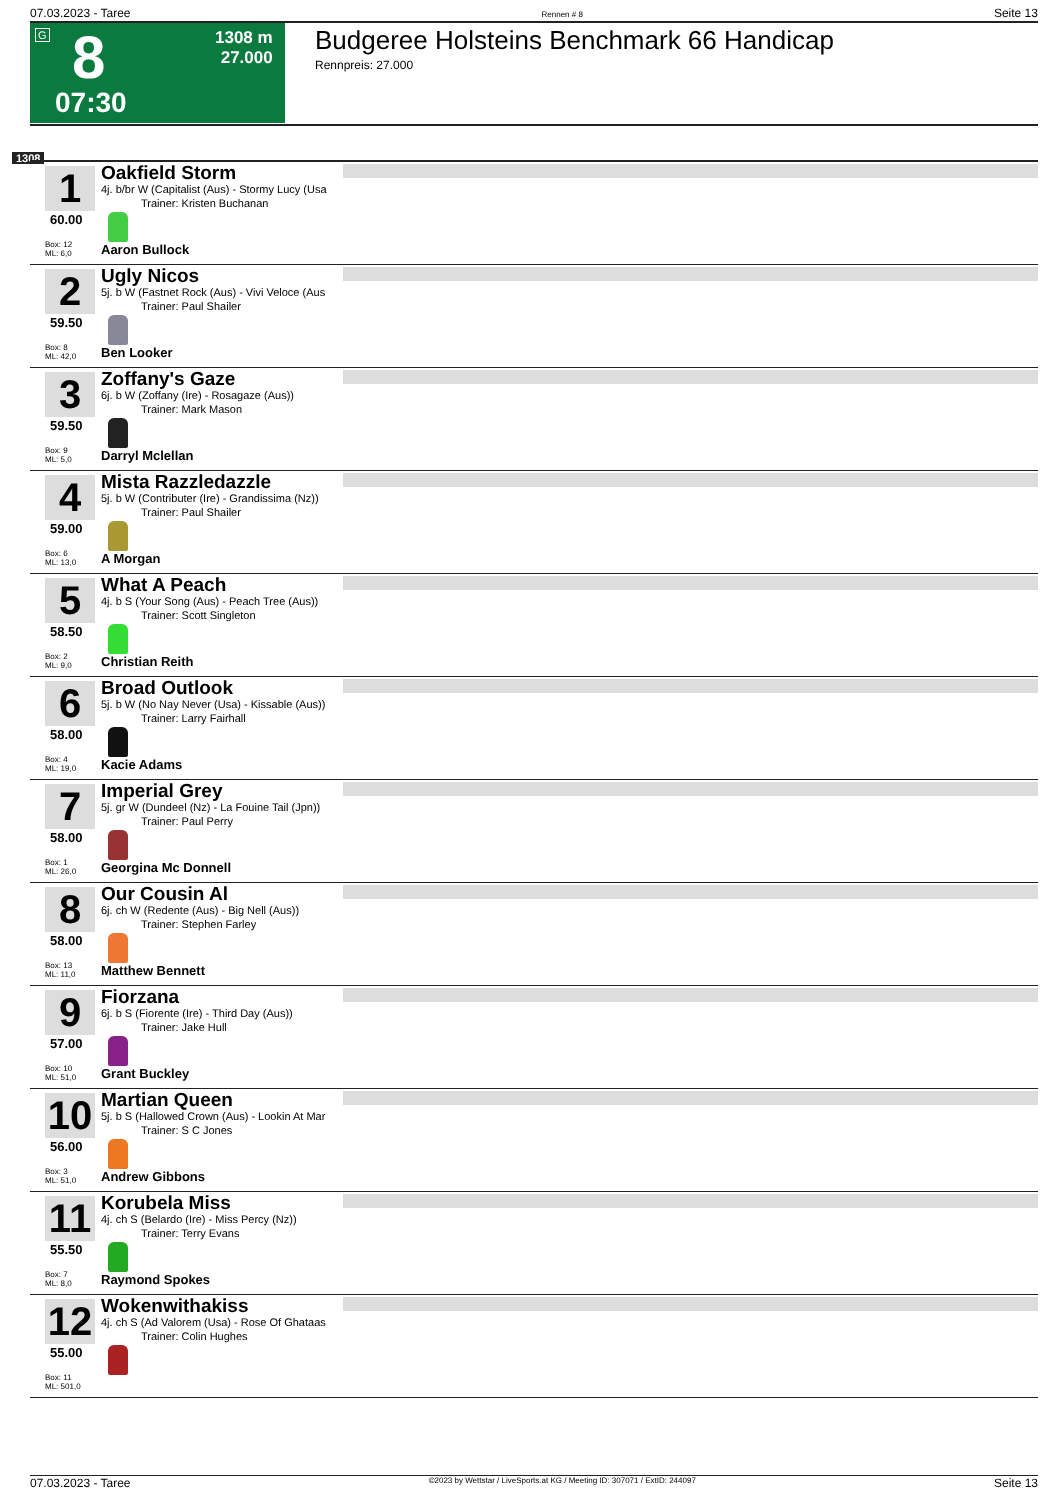07.03.2023 - Taree Rennen # 8 Seite 13
G 8
07:30
1308 m
27.000
Budgeree Holsteins Benchmark 66 Handicap
Rennpreis: 27.000
1308
1
60.00
Box: 12
ML: 6,0
Oakfield Storm
4j. b/br W (Capitalist (Aus) - Stormy Lucy (Usa
Trainer: Kristen Buchanan
Aaron Bullock
2
59.50
Box: 8
ML: 42,0
Ugly Nicos
5j. b W (Fastnet Rock (Aus) - Vivi Veloce (Aus
Trainer: Paul Shailer
Ben Looker
3
59.50
Box: 9
ML: 5,0
Zoffany's Gaze
6j. b W (Zoffany (Ire) - Rosagaze (Aus))
Trainer: Mark Mason
Darryl Mclellan
4
59.00
Box: 6
ML: 13,0
Mista Razzledazzle
5j. b W (Contributer (Ire) - Grandissima (Nz))
Trainer: Paul Shailer
A Morgan
5
58.50
Box: 2
ML: 9,0
What A Peach
4j. b S (Your Song (Aus) - Peach Tree (Aus))
Trainer: Scott Singleton
Christian Reith
6
58.00
Box: 4
ML: 19,0
Broad Outlook
5j. b W (No Nay Never (Usa) - Kissable (Aus))
Trainer: Larry Fairhall
Kacie Adams
7
58.00
Box: 1
ML: 26,0
Imperial Grey
5j. gr W (Dundeel (Nz) - La Fouine Tail (Jpn))
Trainer: Paul Perry
Georgina Mc Donnell
8
58.00
Box: 13
ML: 11,0
Our Cousin Al
6j. ch W (Redente (Aus) - Big Nell (Aus))
Trainer: Stephen Farley
Matthew Bennett
9
57.00
Box: 10
ML: 51,0
Fiorzana
6j. b S (Fiorente (Ire) - Third Day (Aus))
Trainer: Jake Hull
Grant Buckley
10
56.00
Box: 3
ML: 51,0
Martian Queen
5j. b S (Hallowed Crown (Aus) - Lookin At Mar
Trainer: S C Jones
Andrew Gibbons
11
55.50
Box: 7
ML: 8,0
Korubela Miss
4j. ch S (Belardo (Ire) - Miss Percy (Nz))
Trainer: Terry Evans
Raymond Spokes
12
55.00
Box: 11
ML: 501,0
Wokenwithakiss
4j. ch S (Ad Valorem (Usa) - Rose Of Ghataas
Trainer: Colin Hughes
07.03.2023 - Taree ©2023 by Wettstar / LiveSports.at KG / Meeting ID: 307071 / ExtID: 244097 Seite 13